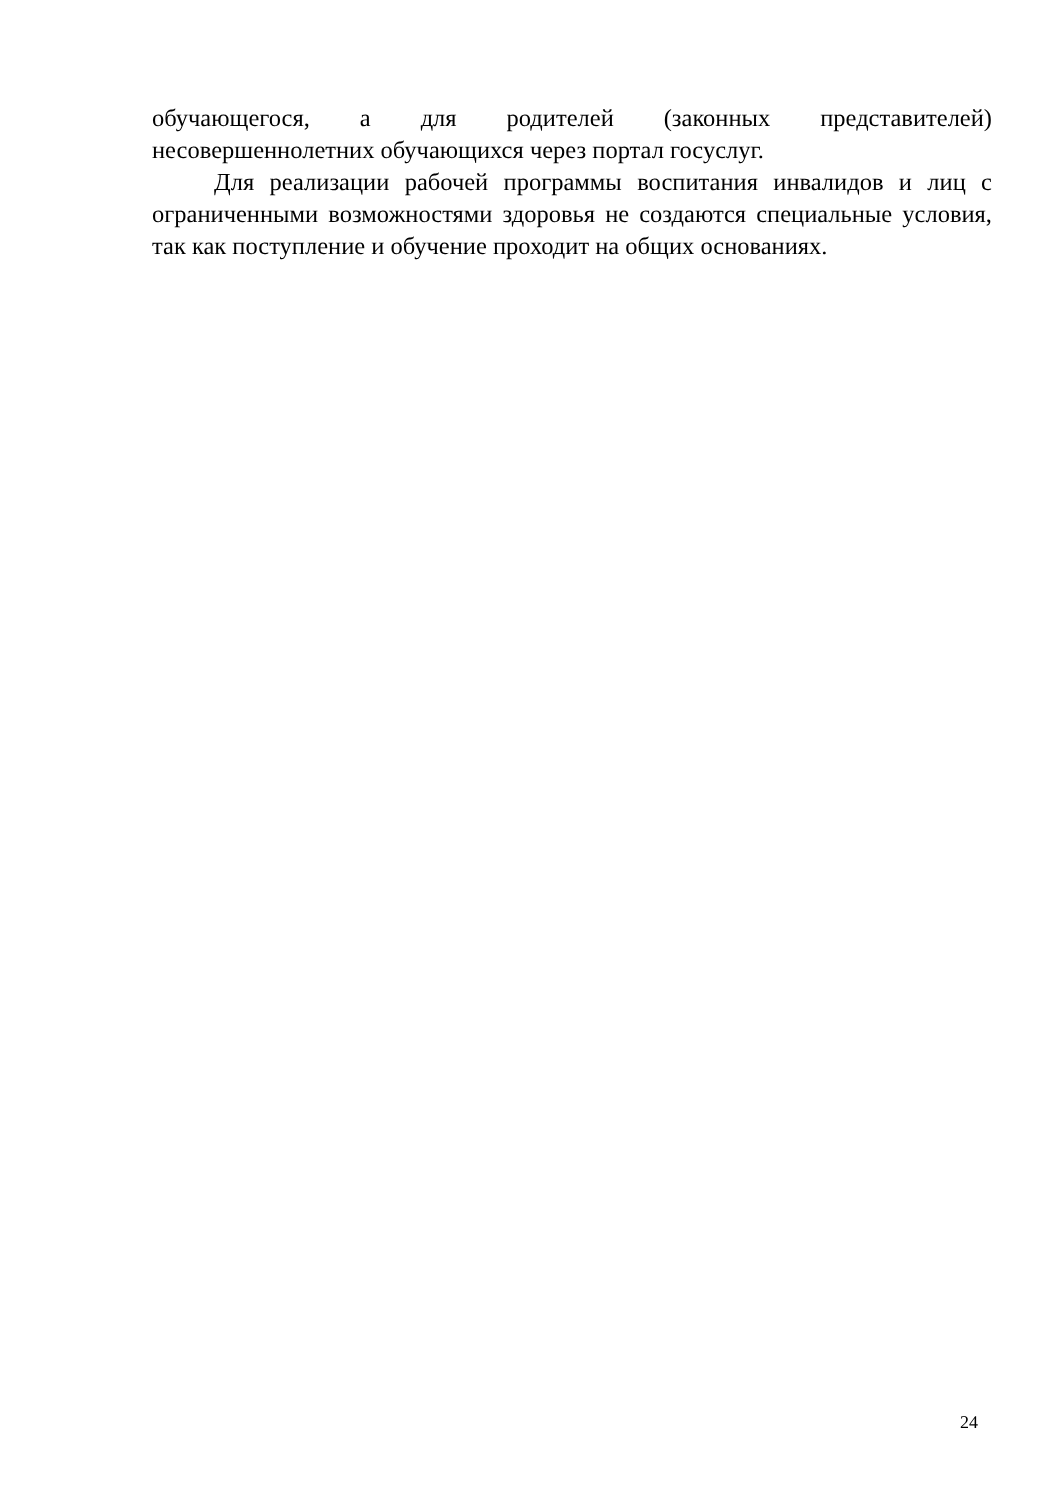обучающегося, а для родителей (законных представителей)
несовершеннолетних обучающихся через портал госуслуг.
Для реализации рабочей программы воспитания инвалидов и лиц с ограниченными возможностями здоровья не создаются специальные условия, так как поступление и обучение проходит на общих основаниях.
24